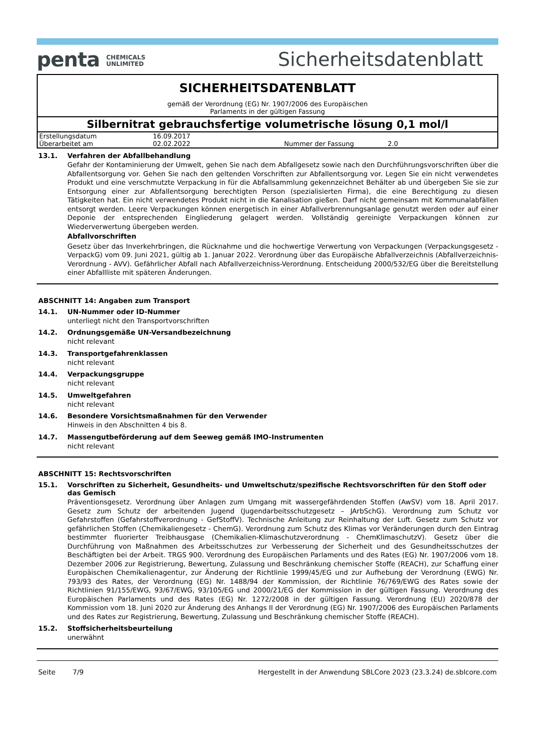penta CHEMICALS
UNLIMITED
Sicherheitsdatenblatt
SICHERHEITSDATENBLATT
gemäß der Verordnung (EG) Nr. 1907/2006 des Europäischen
Parlaments in der gültigen Fassung
Silbernitrat gebrauchsfertige volumetrische lösung 0,1 mol/l
| Erstellungsdatum | 16.09.2017 | | |
| Überarbeitet am | 02.02.2022 | Nummer der Fassung | 2.0 |
13.1. Verfahren der Abfallbehandlung
Gefahr der Kontaminierung der Umwelt, gehen Sie nach dem Abfallgesetz sowie nach den Durchführungsvorschriften über die Abfallentsorgung vor. Gehen Sie nach den geltenden Vorschriften zur Abfallentsorgung vor. Legen Sie ein nicht verwendetes Produkt und eine verschmutzte Verpackung in für die Abfallsammlung gekennzeichnet Behälter ab und übergeben Sie sie zur Entsorgung einer zur Abfallentsorgung berechtigten Person (spezialisierten Firma), die eine Berechtigung zu diesen Tätigkeiten hat. Ein nicht verwendetes Produkt nicht in die Kanalisation gießen. Darf nicht gemeinsam mit Kommunalabfällen entsorgt werden. Leere Verpackungen können energetisch in einer Abfallverbrennungsanlage genutzt werden oder auf einer Deponie der entsprechenden Eingliederung gelagert werden. Vollständig gereinigte Verpackungen können zur Wiederverwertung übergeben werden.
Abfallvorschriften
Gesetz über das Inverkehrbringen, die Rücknahme und die hochwertige Verwertung von Verpackungen (Verpackungsgesetz - VerpackG) vom 09. Juni 2021, gültig ab 1. Januar 2022. Verordnung über das Europäische Abfallverzeichnis (Abfallverzeichnis-Verordnung - AVV). Gefährlicher Abfall nach Abfallverzeichniss-Verordnung. Entscheidung 2000/532/EG über die Bereitstellung einer Abfallliste mit späteren Änderungen.
ABSCHNITT 14: Angaben zum Transport
14.1. UN-Nummer oder ID-Nummer
unterliegt nicht den Transportvorschriften
14.2. Ordnungsgemäße UN-Versandbezeichnung
nicht relevant
14.3. Transportgefahrenklassen
nicht relevant
14.4. Verpackungsgruppe
nicht relevant
14.5. Umweltgefahren
nicht relevant
14.6. Besondere Vorsichtsmaßnahmen für den Verwender
Hinweis in den Abschnitten 4 bis 8.
14.7. Massengutbeförderung auf dem Seeweg gemäß IMO-Instrumenten
nicht relevant
ABSCHNITT 15: Rechtsvorschriften
15.1. Vorschriften zu Sicherheit, Gesundheits- und Umweltschutz/spezifische Rechtsvorschriften für den Stoff oder das Gemisch
Präventionsgesetz. Verordnung über Anlagen zum Umgang mit wassergefährdenden Stoffen (AwSV) vom 18. April 2017. Gesetz zum Schutz der arbeitenden Jugend (Jugendarbeitsschutzgesetz – JArbSchG). Verordnung zum Schutz vor Gefahrstoffen (Gefahrstoffverordnung - GefStoffV). Technische Anleitung zur Reinhaltung der Luft. Gesetz zum Schutz vor gefährlichen Stoffen (Chemikaliengesetz - ChemG). Verordnung zum Schutz des Klimas vor Veränderungen durch den Eintrag bestimmter fluorierter Treibhausgase (Chemikalien-Klimaschutzverordnung - ChemKlimaschutzV). Gesetz über die Durchführung von Maßnahmen des Arbeitsschutzes zur Verbesserung der Sicherheit und des Gesundheitsschutzes der Beschäftigten bei der Arbeit. TRGS 900. Verordnung des Europäischen Parlaments und des Rates (EG) Nr. 1907/2006 vom 18. Dezember 2006 zur Registrierung, Bewertung, Zulassung und Beschränkung chemischer Stoffe (REACH), zur Schaffung einer Europäischen Chemikalienagentur, zur Änderung der Richtlinie 1999/45/EG und zur Aufhebung der Verordnung (EWG) Nr. 793/93 des Rates, der Verordnung (EG) Nr. 1488/94 der Kommission, der Richtlinie 76/769/EWG des Rates sowie der Richtlinien 91/155/EWG, 93/67/EWG, 93/105/EG und 2000/21/EG der Kommission in der gültigen Fassung. Verordnung des Europäischen Parlaments und des Rates (EG) Nr. 1272/2008 in der gültigen Fassung. Verordnung (EU) 2020/878 der Kommission vom 18. Juni 2020 zur Änderung des Anhangs II der Verordnung (EG) Nr. 1907/2006 des Europäischen Parlaments und des Rates zur Registrierung, Bewertung, Zulassung und Beschränkung chemischer Stoffe (REACH).
15.2. Stoffsicherheitsbeurteilung
unerwähnt
Seite 7/9 Hergestellt in der Anwendung SBLCore 2023 (23.3.24) de.sblcore.com